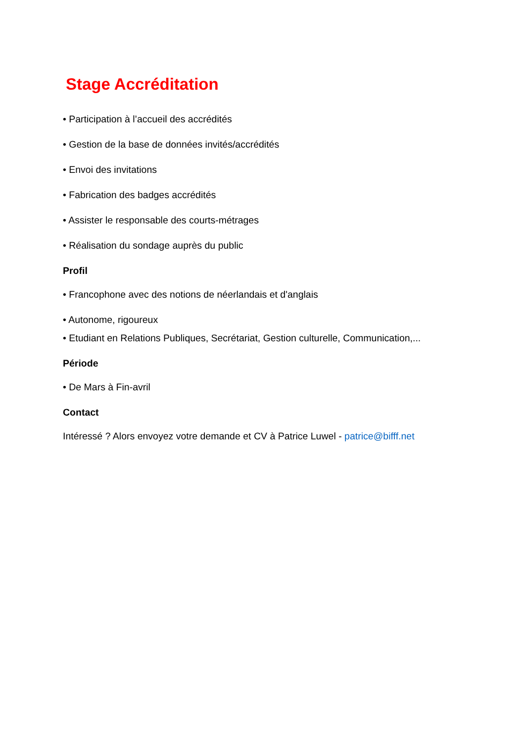Stage Accréditation
• Participation à l’accueil des accrédités
• Gestion de la base de données invités/accrédités
• Envoi des invitations
• Fabrication des badges accrédités
• Assister le responsable des courts-métrages
• Réalisation du sondage auprès du public
Profil
• Francophone avec des notions de néerlandais et d'anglais
• Autonome, rigoureux
• Etudiant en Relations Publiques, Secrétariat, Gestion culturelle, Communication,...
Période
• De Mars à Fin-avril
Contact
Intéressé ? Alors envoyez votre demande et CV à Patrice Luwel - patrice@bifff.net